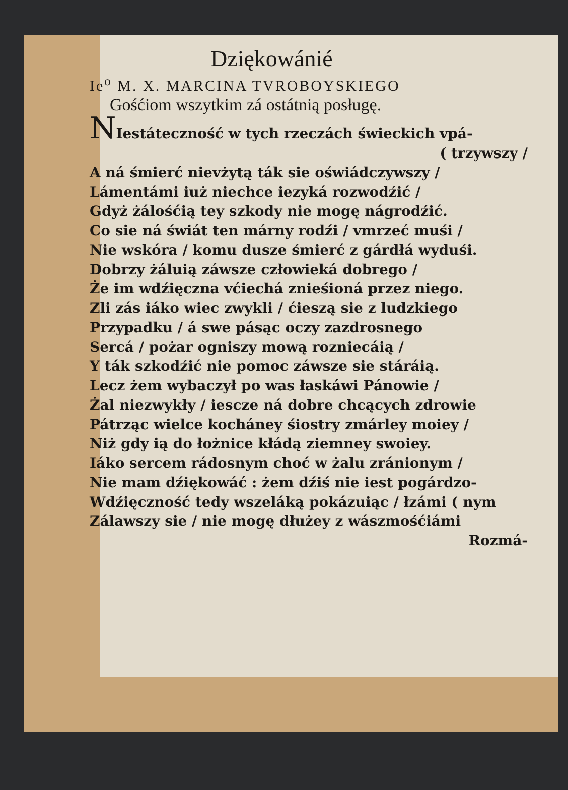Dziękowánié
Ie<sup>o</sup> M. X. MARCINA TVROBOYSKIEGO
Gośćiom wszytkim zá ostátnią posługę.
NIestáteczność w tych rzeczách świeckich vpá-
( trzywszy /
A ná śmierć nievżytą ták sie oświádczywszy /
Lámentámi iuż niechce iezyká rozwodźić /
Gdyż żálośćią tey szkody nie mogę nágrodźić.
Co sie ná świát ten márny rodźi / vmrzeć muśi /
Nie wskóra / komu dusze śmierć z gárdłá wyduśi.
Dobrzy żáluią záwsze człowieká dobrego /
Że im wdźięczna vćiechá znieśioná przez niego.
Zli zás iáko wiec zwykli / ćieszą sie z ludzkiego
Przypadku / á swe pásąc oczy zazdrosnego
Sercá / pożar ogniszy mową rozniecáią /
Y ták szkodźić nie pomoc záwsze sie stáráią.
Lecz żem wybaczył po was łaskáwi Pánowie /
Żal niezwykły / iescze ná dobre chcących zdrowie
Pátrząc wielce kocháney śiostry zmárley moiey /
Niż gdy ią do łożnice kłádą ziemney swoiey.
Iáko sercem rádosnym choć w żalu zránionym /
Nie mam dźiękowáć : żem dźiś nie iest pogárdzo-
Wdźięczność tedy wszeláką pokázuiąc / łzámi ( nym
Zálawszy sie / nie mogę dłużey z wászmośćiámi
Rozmá-